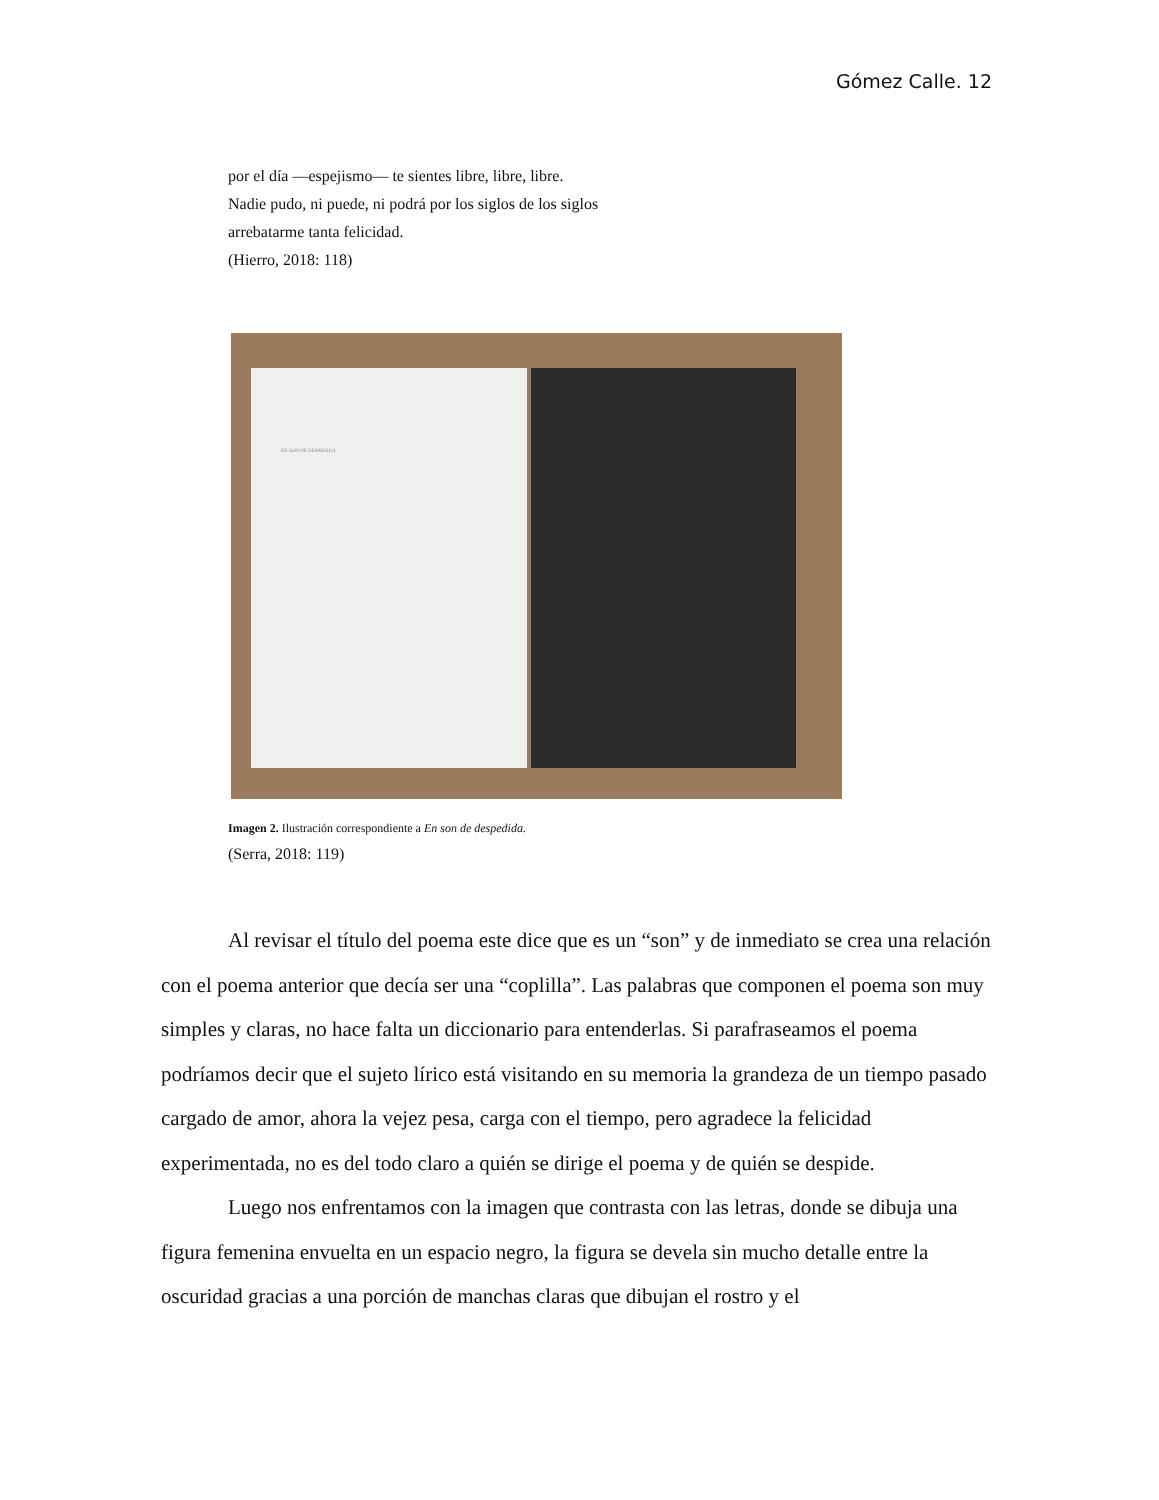Gómez Calle. 12
por el día —espejismo— te sientes libre, libre, libre.
Nadie pudo, ni puede, ni podrá por los siglos de los siglos
arrebatarme tanta felicidad.
(Hierro, 2018: 118)
EN SON DE DESPEDIDA
Imagen 2. Ilustración correspondiente a En son de despedida.
(Serra, 2018: 119)
Al revisar el título del poema este dice que es un “son” y de inmediato se crea una relación con el poema anterior que decía ser una “coplilla”. Las palabras que componen el poema son muy simples y claras, no hace falta un diccionario para entenderlas. Si parafraseamos el poema podríamos decir que el sujeto lírico está visitando en su memoria la grandeza de un tiempo pasado cargado de amor, ahora la vejez pesa, carga con el tiempo, pero agradece la felicidad experimentada, no es del todo claro a quién se dirige el poema y de quién se despide.
Luego nos enfrentamos con la imagen que contrasta con las letras, donde se dibuja una figura femenina envuelta en un espacio negro, la figura se devela sin mucho detalle entre la oscuridad gracias a una porción de manchas claras que dibujan el rostro y el